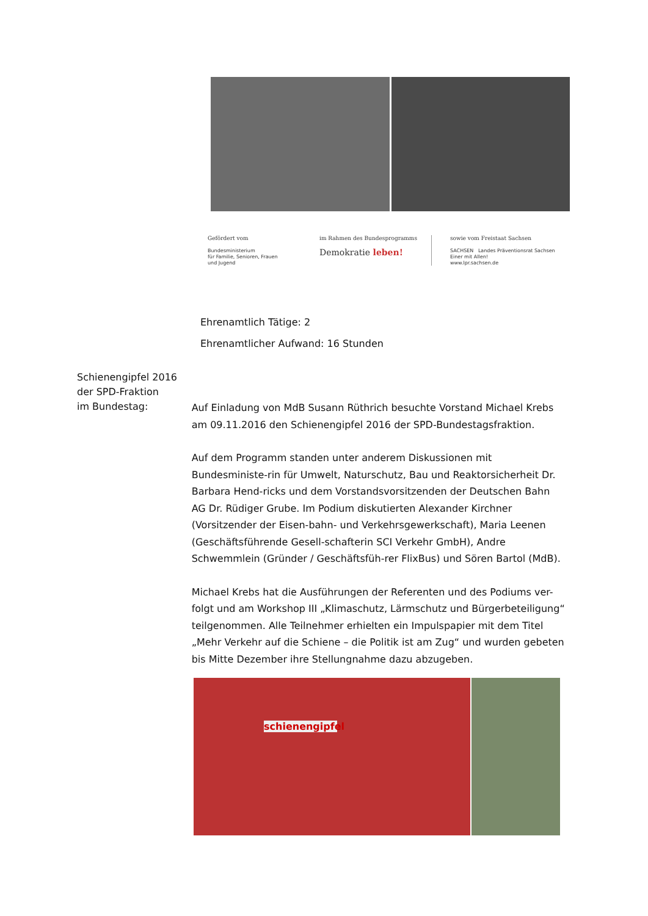Gefördert vom
Bundesministerium
für Familie, Senioren, Frauen
und Jugend
im Rahmen des Bundesprogramms
Demokratie leben!
sowie vom Freistaat Sachsen
SACHSEN Landes Präventionsrat Sachsen
Einer mit Allen!
www.lpr.sachsen.de
Ehrenamtlich Tätige: 2
Ehrenamtlicher Aufwand: 16 Stunden
Schienengipfel 2016
der SPD-Fraktion
im Bundestag:
Auf Einladung von MdB Susann Rüthrich besuchte Vorstand Michael Krebs am 09.11.2016 den Schienengipfel 2016 der SPD-Bundestagsfraktion.
Auf dem Programm standen unter anderem Diskussionen mit Bundesministe-rin für Umwelt, Naturschutz, Bau und Reaktorsicherheit Dr. Barbara Hend-ricks und dem Vorstandsvorsitzenden der Deutschen Bahn AG Dr. Rüdiger Grube. Im Podium diskutierten Alexander Kirchner (Vorsitzender der Eisen-bahn- und Verkehrsgewerkschaft), Maria Leenen (Geschäftsführende Gesell-schafterin SCI Verkehr GmbH), Andre Schwemmlein (Gründer / Geschäftsfüh-rer FlixBus) und Sören Bartol (MdB).
Michael Krebs hat die Ausführungen der Referenten und des Podiums ver-folgt und am Workshop III „Klimaschutz, Lärmschutz und Bürgerbeteiligung“ teilgenommen. Alle Teilnehmer erhielten ein Impulspapier mit dem Titel „Mehr Verkehr auf die Schiene – die Politik ist am Zug“ und wurden gebeten bis Mitte Dezember ihre Stellungnahme dazu abzugeben.
schienengipfel